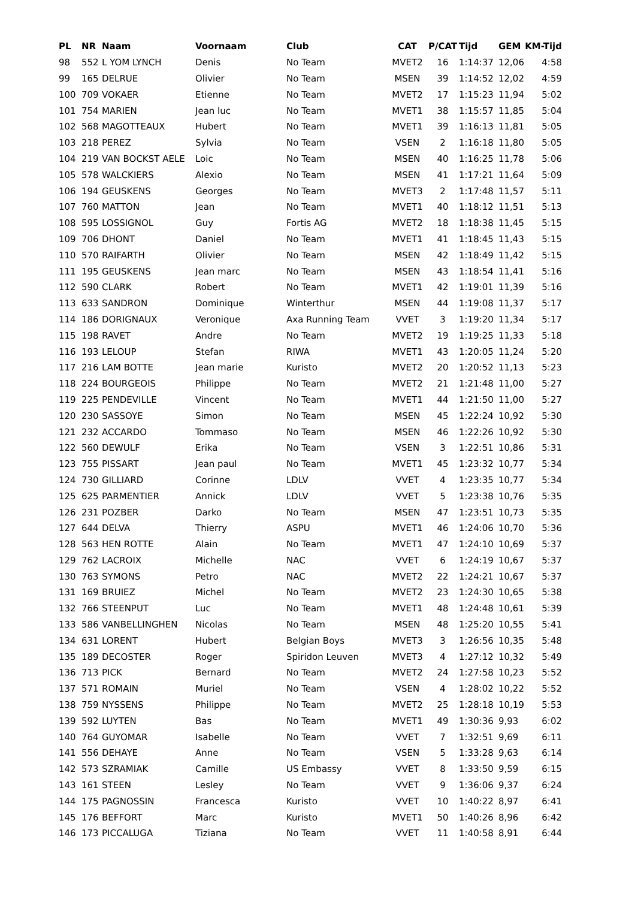| PL | NR | Naam | Voornaam | Club | CAT | P/CAT | Tijd | GEM | KM-Tijd |
| --- | --- | --- | --- | --- | --- | --- | --- | --- | --- |
| 98 | 552 | L YOM LYNCH | Denis | No Team | MVET2 | 16 | 1:14:37 | 12,06 | 4:58 |
| 99 | 165 | DELRUE | Olivier | No Team | MSEN | 39 | 1:14:52 | 12,02 | 4:59 |
| 100 | 709 | VOKAER | Etienne | No Team | MVET2 | 17 | 1:15:23 | 11,94 | 5:02 |
| 101 | 754 | MARIEN | Jean luc | No Team | MVET1 | 38 | 1:15:57 | 11,85 | 5:04 |
| 102 | 568 | MAGOTTEAUX | Hubert | No Team | MVET1 | 39 | 1:16:13 | 11,81 | 5:05 |
| 103 | 218 | PEREZ | Sylvia | No Team | VSEN | 2 | 1:16:18 | 11,80 | 5:05 |
| 104 | 219 | VAN BOCKST AELE | Loic | No Team | MSEN | 40 | 1:16:25 | 11,78 | 5:06 |
| 105 | 578 | WALCKIERS | Alexio | No Team | MSEN | 41 | 1:17:21 | 11,64 | 5:09 |
| 106 | 194 | GEUSKENS | Georges | No Team | MVET3 | 2 | 1:17:48 | 11,57 | 5:11 |
| 107 | 760 | MATTON | Jean | No Team | MVET1 | 40 | 1:18:12 | 11,51 | 5:13 |
| 108 | 595 | LOSSIGNOL | Guy | Fortis AG | MVET2 | 18 | 1:18:38 | 11,45 | 5:15 |
| 109 | 706 | DHONT | Daniel | No Team | MVET1 | 41 | 1:18:45 | 11,43 | 5:15 |
| 110 | 570 | RAIFARTH | Olivier | No Team | MSEN | 42 | 1:18:49 | 11,42 | 5:15 |
| 111 | 195 | GEUSKENS | Jean marc | No Team | MSEN | 43 | 1:18:54 | 11,41 | 5:16 |
| 112 | 590 | CLARK | Robert | No Team | MVET1 | 42 | 1:19:01 | 11,39 | 5:16 |
| 113 | 633 | SANDRON | Dominique | Winterthur | MSEN | 44 | 1:19:08 | 11,37 | 5:17 |
| 114 | 186 | DORIGNAUX | Veronique | Axa Running Team | VVET | 3 | 1:19:20 | 11,34 | 5:17 |
| 115 | 198 | RAVET | Andre | No Team | MVET2 | 19 | 1:19:25 | 11,33 | 5:18 |
| 116 | 193 | LELOUP | Stefan | RIWA | MVET1 | 43 | 1:20:05 | 11,24 | 5:20 |
| 117 | 216 | LAM BOTTE | Jean marie | Kuristo | MVET2 | 20 | 1:20:52 | 11,13 | 5:23 |
| 118 | 224 | BOURGEOIS | Philippe | No Team | MVET2 | 21 | 1:21:48 | 11,00 | 5:27 |
| 119 | 225 | PENDEVILLE | Vincent | No Team | MVET1 | 44 | 1:21:50 | 11,00 | 5:27 |
| 120 | 230 | SASSOYE | Simon | No Team | MSEN | 45 | 1:22:24 | 10,92 | 5:30 |
| 121 | 232 | ACCARDO | Tommaso | No Team | MSEN | 46 | 1:22:26 | 10,92 | 5:30 |
| 122 | 560 | DEWULF | Erika | No Team | VSEN | 3 | 1:22:51 | 10,86 | 5:31 |
| 123 | 755 | PISSART | Jean paul | No Team | MVET1 | 45 | 1:23:32 | 10,77 | 5:34 |
| 124 | 730 | GILLIARD | Corinne | LDLV | VVET | 4 | 1:23:35 | 10,77 | 5:34 |
| 125 | 625 | PARMENTIER | Annick | LDLV | VVET | 5 | 1:23:38 | 10,76 | 5:35 |
| 126 | 231 | POZBER | Darko | No Team | MSEN | 47 | 1:23:51 | 10,73 | 5:35 |
| 127 | 644 | DELVA | Thierry | ASPU | MVET1 | 46 | 1:24:06 | 10,70 | 5:36 |
| 128 | 563 | HEN ROTTE | Alain | No Team | MVET1 | 47 | 1:24:10 | 10,69 | 5:37 |
| 129 | 762 | LACROIX | Michelle | NAC | VVET | 6 | 1:24:19 | 10,67 | 5:37 |
| 130 | 763 | SYMONS | Petro | NAC | MVET2 | 22 | 1:24:21 | 10,67 | 5:37 |
| 131 | 169 | BRUIEZ | Michel | No Team | MVET2 | 23 | 1:24:30 | 10,65 | 5:38 |
| 132 | 766 | STEENPUT | Luc | No Team | MVET1 | 48 | 1:24:48 | 10,61 | 5:39 |
| 133 | 586 | VANBELLINGHEN | Nicolas | No Team | MSEN | 48 | 1:25:20 | 10,55 | 5:41 |
| 134 | 631 | LORENT | Hubert | Belgian Boys | MVET3 | 3 | 1:26:56 | 10,35 | 5:48 |
| 135 | 189 | DECOSTER | Roger | Spiridon Leuven | MVET3 | 4 | 1:27:12 | 10,32 | 5:49 |
| 136 | 713 | PICK | Bernard | No Team | MVET2 | 24 | 1:27:58 | 10,23 | 5:52 |
| 137 | 571 | ROMAIN | Muriel | No Team | VSEN | 4 | 1:28:02 | 10,22 | 5:52 |
| 138 | 759 | NYSSENS | Philippe | No Team | MVET2 | 25 | 1:28:18 | 10,19 | 5:53 |
| 139 | 592 | LUYTEN | Bas | No Team | MVET1 | 49 | 1:30:36 | 9,93 | 6:02 |
| 140 | 764 | GUYOMAR | Isabelle | No Team | VVET | 7 | 1:32:51 | 9,69 | 6:11 |
| 141 | 556 | DEHAYE | Anne | No Team | VSEN | 5 | 1:33:28 | 9,63 | 6:14 |
| 142 | 573 | SZRAMIAK | Camille | US Embassy | VVET | 8 | 1:33:50 | 9,59 | 6:15 |
| 143 | 161 | STEEN | Lesley | No Team | VVET | 9 | 1:36:06 | 9,37 | 6:24 |
| 144 | 175 | PAGNOSSIN | Francesca | Kuristo | VVET | 10 | 1:40:22 | 8,97 | 6:41 |
| 145 | 176 | BEFFORT | Marc | Kuristo | MVET1 | 50 | 1:40:26 | 8,96 | 6:42 |
| 146 | 173 | PICCALUGA | Tiziana | No Team | VVET | 11 | 1:40:58 | 8,91 | 6:44 |